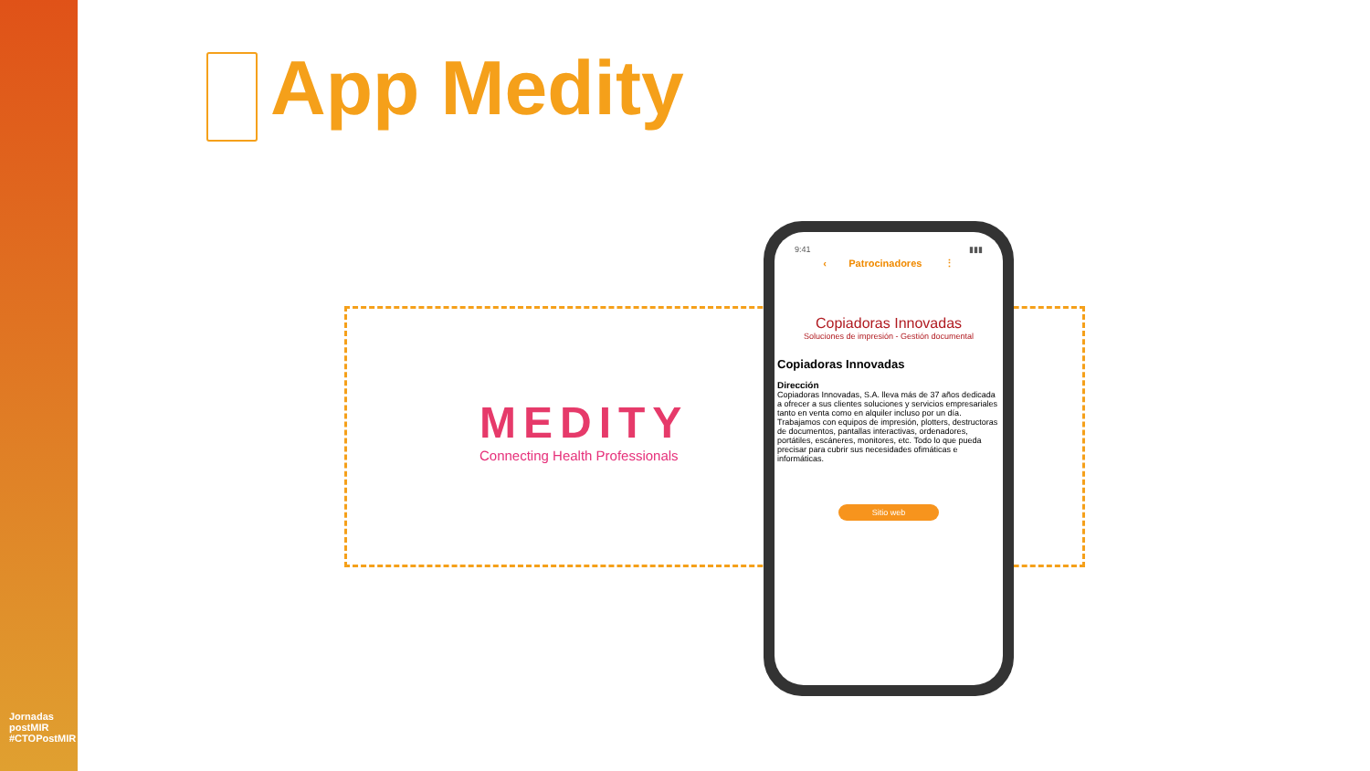Jornadas postMIR #CTOPostMIR
App Medity
MEDITY
Connecting Health Professionals
9:41 ▮▮▮
‹ Patrocinadores ⋮
Copiadoras Innovadas
Soluciones de impresión - Gestión documental
Copiadoras Innovadas
Dirección
Copiadoras Innovadas, S.A. lleva más de 37 años dedicada a ofrecer a sus clientes soluciones y servicios empresariales tanto en venta como en alquiler incluso por un día. Trabajamos con equipos de impresión, plotters, destructoras de documentos, pantallas interactivas, ordenadores, portátiles, escáneres, monitores, etc. Todo lo que pueda precisar para cubrir sus necesidades ofimáticas e informáticas.
Sitio web